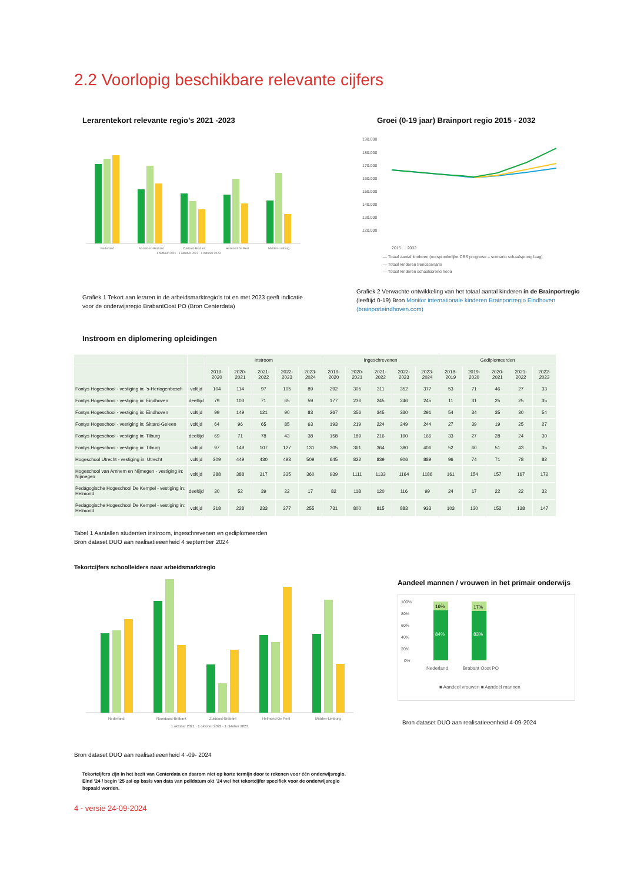2.2 Voorlopig beschikbare relevante cijfers
Lerarentekort relevante regio’s 2021 -2023
Nederland
Noordoost-Brabant
Zuidoost-Brabant
Helmond-De Peel
Midden-Limburg
1 oktober 2021 · 1 oktober 2022 · 1 oktober 2023
Grafiek 1 Tekort aan leraren in de arbeidsmarktregio’s tot en met 2023 geeft indicatie voor de onderwijsregio BrabantOost PO (Bron Centerdata)
Groei (0-19 jaar) Brainport regio 2015 - 2032
190.000
180.000
170.000
160.000
150.000
140.000
130.000
120.000
2015 … 2032
— Totaal aantal kinderen (oorspronkelijke CBS prognose = scenario schaalsprong laag)
— Totaal kinderen trendscenario
— Totaal kinderen schaalsprong hoog
Grafiek 2 Verwachte ontwikkeling van het totaal aantal kinderen in de Brainportregio (leeftijd 0-19) Bron Monitor internationale kinderen Brainportregio Eindhoven (brainporteindhoven.com)
Instroom en diplomering opleidingen
| | | Instroom | | | | | Ingeschrevenen | | | | | Gediplomeerden | | | | |
| --- | --- | --- | --- | --- | --- | --- | --- | --- | --- | --- | --- | --- | --- | --- | --- | --- |
| | | 2019-2020 | 2020-2021 | 2021-2022 | 2022-2023 | 2023-2024 | 2019-2020 | 2020-2021 | 2021-2022 | 2022-2023 | 2023-2024 | 2018-2019 | 2019-2020 | 2020-2021 | 2021-2022 | 2022-2023 |
| Fontys Hogeschool - vestiging in: 's-Hertogenbosch | voltijd | 104 | 114 | 97 | 105 | 89 | 292 | 305 | 311 | 352 | 377 | 53 | 71 | 46 | 27 | 33 |
| Fontys Hogeschool - vestiging in: Eindhoven | deeltijd | 79 | 103 | 71 | 65 | 59 | 177 | 236 | 245 | 246 | 245 | 11 | 31 | 25 | 25 | 35 |
| Fontys Hogeschool - vestiging in: Eindhoven | voltijd | 99 | 149 | 121 | 90 | 83 | 267 | 356 | 345 | 330 | 291 | 54 | 34 | 35 | 30 | 54 |
| Fontys Hogeschool - vestiging in: Sittard-Geleen | voltijd | 64 | 96 | 65 | 85 | 63 | 193 | 219 | 224 | 249 | 244 | 27 | 39 | 19 | 25 | 27 |
| Fontys Hogeschool - vestiging in: Tilburg | deeltijd | 69 | 71 | 78 | 43 | 38 | 158 | 189 | 216 | 190 | 166 | 33 | 27 | 28 | 24 | 30 |
| Fontys Hogeschool - vestiging in: Tilburg | voltijd | 97 | 149 | 107 | 127 | 131 | 305 | 361 | 364 | 380 | 406 | 52 | 60 | 51 | 43 | 35 |
| Hogeschool Utrecht - vestiging in: Utrecht | voltijd | 309 | 449 | 430 | 493 | 509 | 645 | 822 | 839 | 906 | 889 | 96 | 74 | 71 | 78 | 82 |
| Hogeschool van Arnhem en Nijmegen - vestiging in: Nijmegen | voltijd | 288 | 388 | 317 | 335 | 360 | 939 | 1111 | 1133 | 1164 | 1186 | 161 | 154 | 157 | 167 | 172 |
| Pedagogische Hogeschool De Kempel - vestiging in: Helmond | deeltijd | 30 | 52 | 39 | 22 | 17 | 82 | 118 | 120 | 116 | 99 | 24 | 17 | 22 | 22 | 32 |
| Pedagogische Hogeschool De Kempel - vestiging in: Helmond | voltijd | 218 | 228 | 233 | 277 | 255 | 731 | 800 | 815 | 883 | 933 | 103 | 130 | 152 | 138 | 147 |
Tabel 1 Aantallen studenten instroom, ingeschrevenen en gediplomeerden
Bron dataset DUO aan realisatieeenheid 4 september 2024
Tekortcijfers schoolleiders naar arbeidsmarktregio
Nederland
Noordoost-Brabant
Zuidoost-Brabant
Helmond-De Peel
Midden-Limburg
1 oktober 2021 · 1 oktober 2022 · 1 oktober 2023
Bron dataset DUO aan realisatieeenheid 4 -09- 2024
Tekortcijfers zijn in het bezit van Centerdata en daarom niet op korte termijn door te rekenen voor één onderwijsregio. Eind ’24 / begin ’25 zal op basis van data van peildatum okt ’24 wel het tekortcijfer specifiek voor de onderwijsregio bepaald worden.
Aandeel mannen / vrouwen in het primair onderwijs
100%
80%
60%
40%
20%
0%
16%
17%
84%
83%
Nederland
Brabant Oost PO
■ Aandeel vrouwen ■ Aandeel mannen
Bron dataset DUO aan realisatieeenheid 4-09-2024
4 - versie 24-09-2024